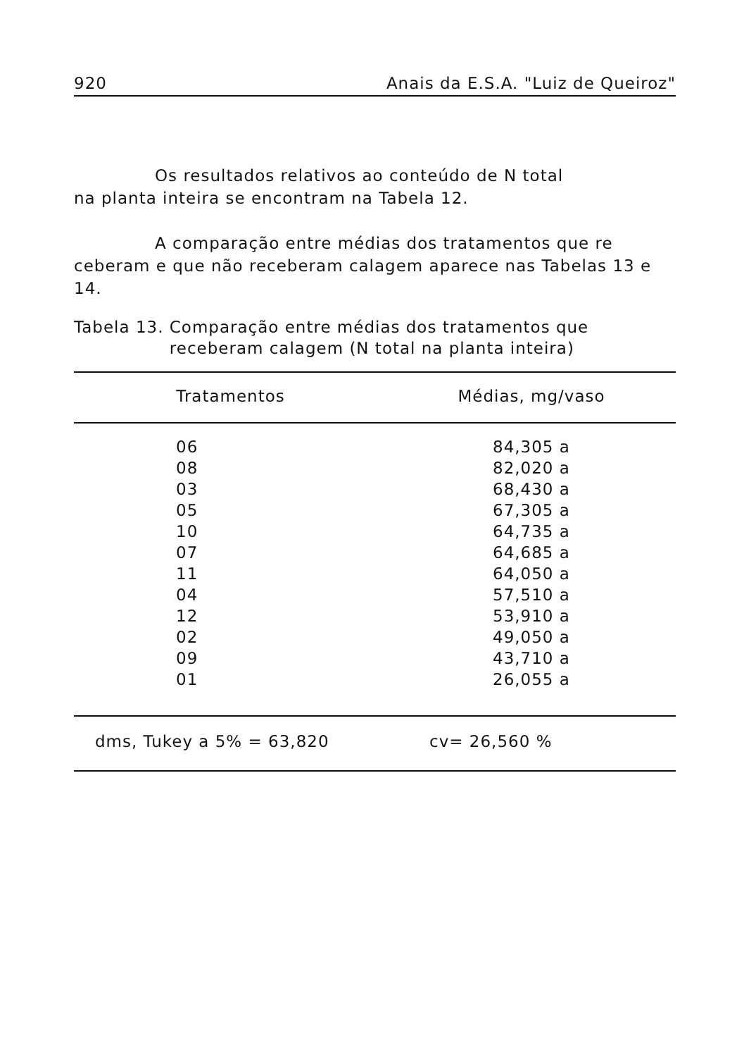920 Anais da E.S.A. "Luiz de Queiroz"
Os resultados relativos ao conteúdo de N total
na planta inteira se encontram na Tabela 12.
A comparação entre médias dos tratamentos que re ceberam e que não receberam calagem aparece nas Tabelas 13 e 14.
Tabela 13. Comparação entre médias dos tratamentos que receberam calagem (N total na planta inteira)
| Tratamentos | Médias, mg/vaso |
| --- | --- |
| 06 | 84,305 a |
| 08 | 82,020 a |
| 03 | 68,430 a |
| 05 | 67,305 a |
| 10 | 64,735 a |
| 07 | 64,685 a |
| 11 | 64,050 a |
| 04 | 57,510 a |
| 12 | 53,910 a |
| 02 | 49,050 a |
| 09 | 43,710 a |
| 01 | 26,055 a |
| dms, Tukey a 5% = 63,820 | cv= 26,560 % |